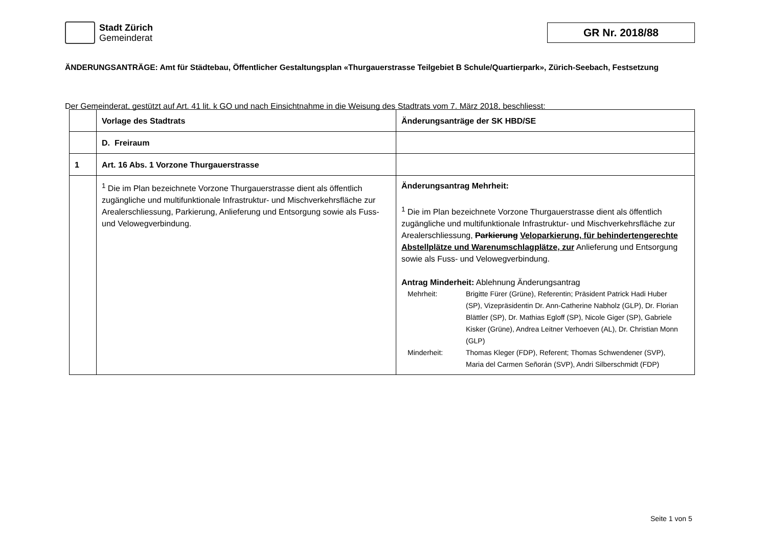Stadt Zürich
Gemeinderat
GR Nr. 2018/88
ÄNDERUNGSANTRÄGE: Amt für Städtebau, Öffentlicher Gestaltungsplan «Thurgauerstrasse Teilgebiet B Schule/Quartierpark», Zürich-Seebach, Festsetzung
Der Gemeinderat, gestützt auf Art. 41 lit. k GO und nach Einsichtnahme in die Weisung des Stadtrats vom 7. März 2018, beschliesst:
| | Vorlage des Stadtrats | Änderungsanträge der SK HBD/SE |
| | D. Freiraum | |
| 1 | Art. 16 Abs. 1 Vorzone Thurgauerstrasse | |
| | <sup>1</sup> Die im Plan bezeichnete Vorzone Thurgauerstrasse dient als öffentlich zugängliche und multifunktionale Infrastruktur- und Mischverkehrsfläche zur Arealerschliessung, Parkierung, Anlieferung und Entsorgung sowie als Fuss- und Velowegverbindung. | Änderungsantrag Mehrheit: <sup>1</sup> Die im Plan bezeichnete Vorzone Thurgauerstrasse dient als öffentlich zugängliche und multifunktionale Infrastruktur- und Mischverkehrsfläche zur Arealerschliessung, Parkierung Veloparkierung, für behinderten­gerechte Abstellplätze und Warenumschlagplätze, zur Anlieferung und Entsorgung sowie als Fuss- und Velowegverbindung. Antrag Minderheit: Ablehnung Änderungsantrag / Mehrheit: / Brigitte Fürer (Grüne), Referentin; Präsident Patrick Hadi Hu­ber (SP), Vizepräsidentin Dr. Ann-Catherine Nabholz (GLP), Dr. Florian Blättler (SP), Dr. Mathias Egloff (SP), Nicole Giger (SP), Gabriele Kisker (Grüne), Andrea Leitner Verhoeven (AL), Dr. Christian Monn (GLP) / / Minderheit: / Thomas Kleger (FDP), Referent; Thomas Schwendener (SVP), Maria del Carmen Señorán (SVP), Andri Silber­schmidt (FDP) / |
Seite 1 von 5